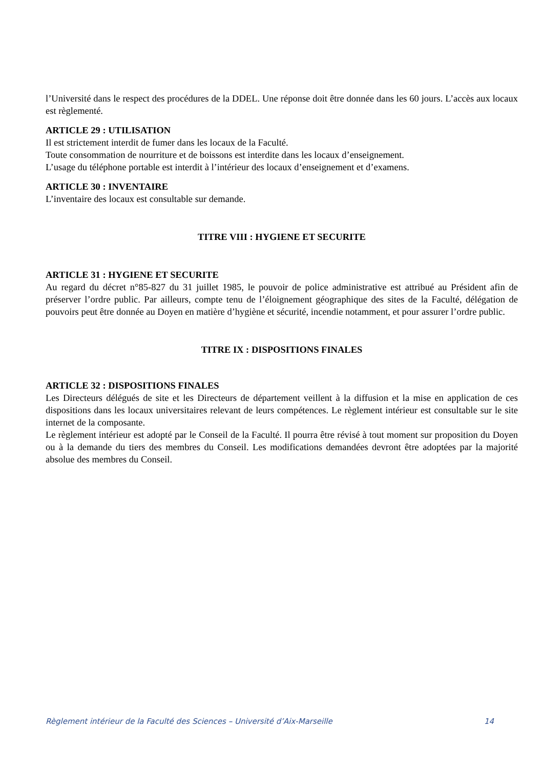l’Université dans le respect des procédures de la DDEL. Une réponse doit être donnée dans les 60 jours. L’accès aux locaux est règlementé.
ARTICLE 29 : UTILISATION
Il est strictement interdit de fumer dans les locaux de la Faculté.
Toute consommation de nourriture et de boissons est interdite dans les locaux d’enseignement.
L’usage du téléphone portable est interdit à l’intérieur des locaux d’enseignement et d’examens.
ARTICLE 30 : INVENTAIRE
L’inventaire des locaux est consultable sur demande.
TITRE VIII : HYGIENE ET SECURITE
ARTICLE 31 : HYGIENE ET SECURITE
Au regard du décret n°85-827 du 31 juillet 1985, le pouvoir de police administrative est attribué au Président afin de préserver l’ordre public. Par ailleurs, compte tenu de l’éloignement géographique des sites de la Faculté, délégation de pouvoirs peut être donnée au Doyen en matière d’hygiène et sécurité, incendie notamment, et pour assurer l’ordre public.
TITRE IX : DISPOSITIONS FINALES
ARTICLE 32 : DISPOSITIONS FINALES
Les Directeurs délégués de site et les Directeurs de département veillent à la diffusion et la mise en application de ces dispositions dans les locaux universitaires relevant de leurs compétences. Le règlement intérieur est consultable sur le site internet de la composante.
Le règlement intérieur est adopté par le Conseil de la Faculté. Il pourra être révisé à tout moment sur proposition du Doyen ou à la demande du tiers des membres du Conseil. Les modifications demandées devront être adoptées par la majorité absolue des membres du Conseil.
Règlement intérieur de la Faculté des Sciences – Université d’Aix-Marseille 14